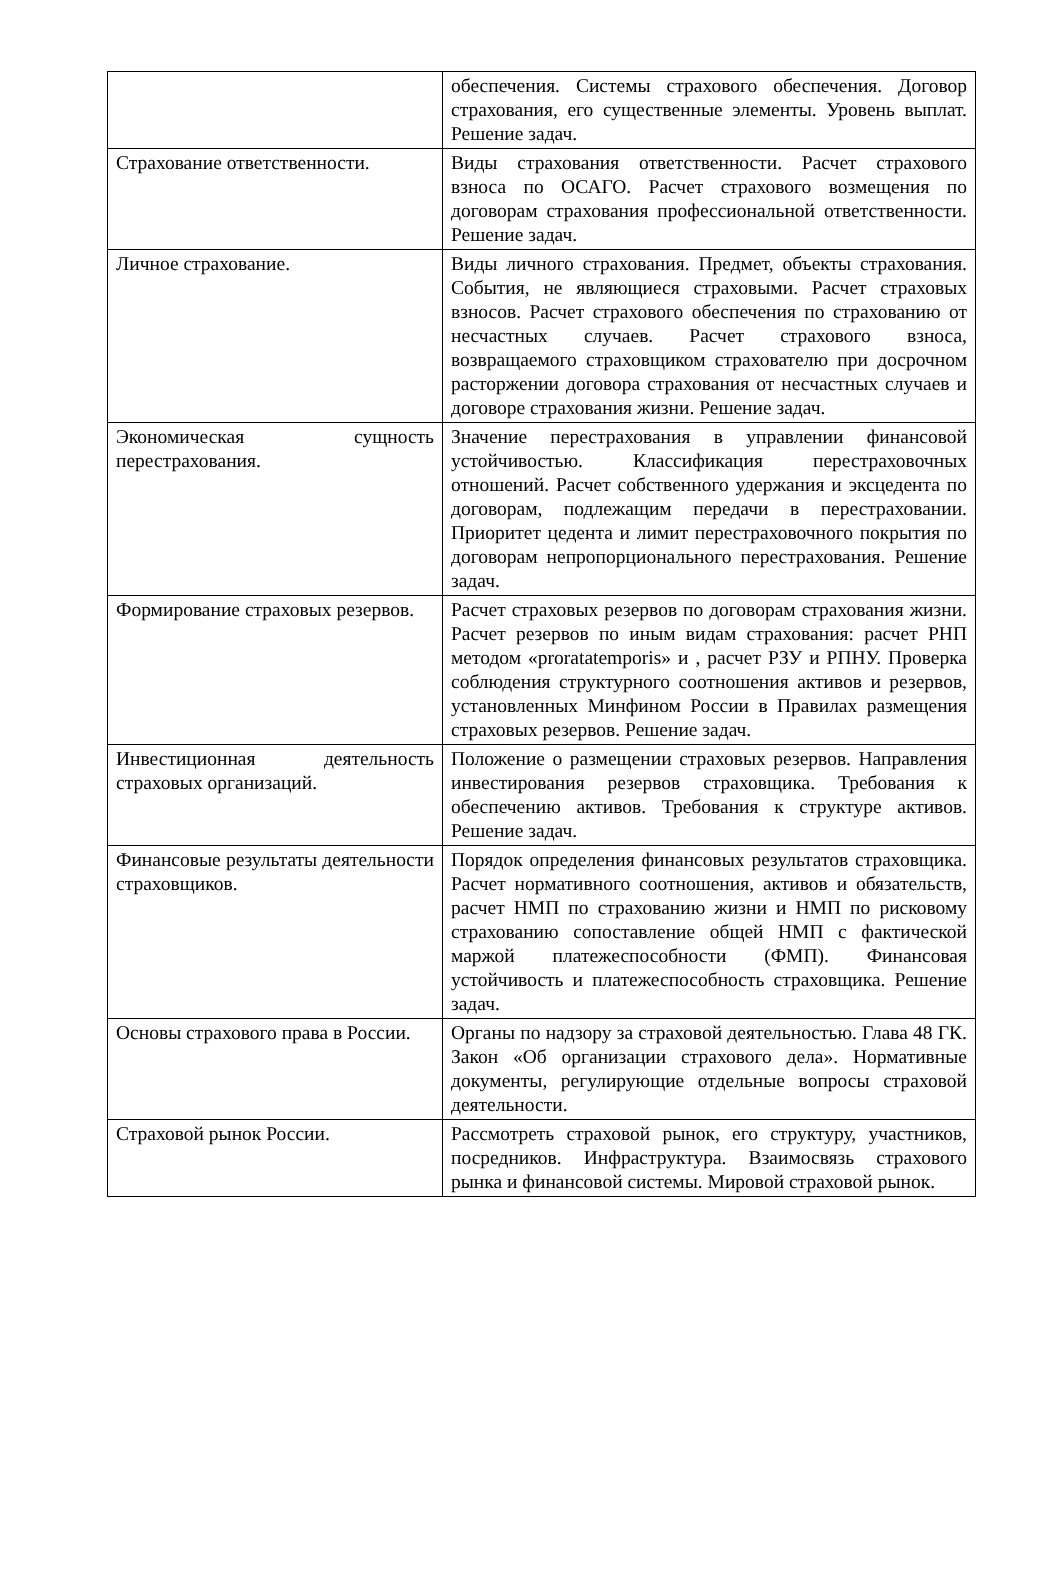| | обеспечения. Системы страхового обеспечения. Договор страхования, его существенные элементы. Уровень выплат. Решение задач. |
| Страхование ответственности. | Виды страхования ответственности. Расчет страхового взноса по ОСАГО. Расчет страхового возмещения по договорам страхования профессиональной ответственности. Решение задач. |
| Личное страхование. | Виды личного страхования. Предмет, объекты страхования. События, не являющиеся страховыми. Расчет страховых взносов. Расчет страхового обеспечения по страхованию от несчастных случаев. Расчет страхового взноса, возвращаемого страховщиком страхователю при досрочном расторжении договора страхования от несчастных случаев и договоре страхования жизни. Решение задач. |
| Экономическая сущность перестрахования. | Значение перестрахования в управлении финансовой устойчивостью. Классификация перестраховочных отношений. Расчет собственного удержания и эксцедента по договорам, подлежащим передачи в перестраховании. Приоритет цедента и лимит перестраховочного покрытия по договорам непропорционального перестрахования. Решение задач. |
| Формирование страховых резервов. | Расчет страховых резервов по договорам страхования жизни. Расчет резервов по иным видам страхования: расчет РНП методом «proratatemporis» и , расчет РЗУ и РПНУ. Проверка соблюдения структурного соотношения активов и резервов, установленных Минфином России в Правилах размещения страховых резервов. Решение задач. |
| Инвестиционная деятельность страховых организаций. | Положение о размещении страховых резервов. Направления инвестирования резервов страховщика. Требования к обеспечению активов. Требования к структуре активов. Решение задач. |
| Финансовые результаты деятельности страховщиков. | Порядок определения финансовых результатов страховщика. Расчет нормативного соотношения, активов и обязательств, расчет НМП по страхованию жизни и НМП по рисковому страхованию сопоставление общей НМП с фактической маржой платежеспособности (ФМП). Финансовая устойчивость и платежеспособность страховщика. Решение задач. |
| Основы страхового права в России. | Органы по надзору за страховой деятельностью. Глава 48 ГК. Закон «Об организации страхового дела». Нормативные документы, регулирующие отдельные вопросы страховой деятельности. |
| Страховой рынок России. | Рассмотреть страховой рынок, его структуру, участников, посредников. Инфраструктура. Взаимосвязь страхового рынка и финансовой системы. Мировой страховой рынок. |